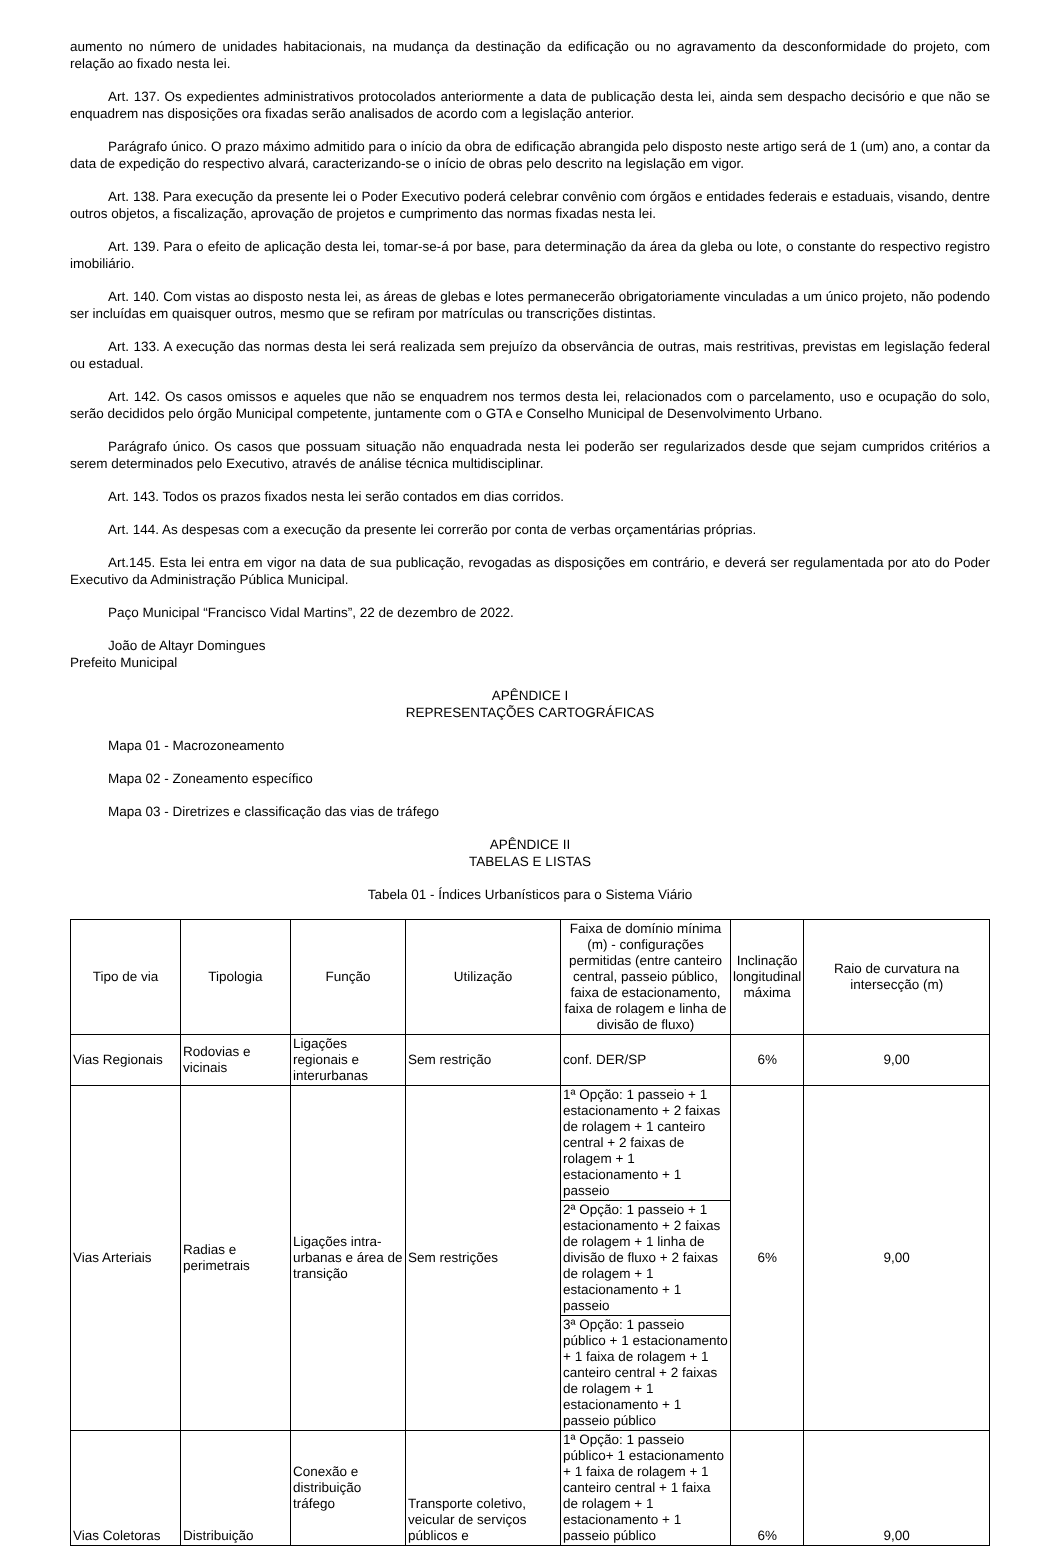aumento no número de unidades habitacionais, na mudança da destinação da edificação ou no agravamento da desconformidade do projeto, com relação ao fixado nesta lei.
Art. 137. Os expedientes administrativos protocolados anteriormente a data de publicação desta lei, ainda sem despacho decisório e que não se enquadrem nas disposições ora fixadas serão analisados de acordo com a legislação anterior.
Parágrafo único. O prazo máximo admitido para o início da obra de edificação abrangida pelo disposto neste artigo será de 1 (um) ano, a contar da data de expedição do respectivo alvará, caracterizando-se o início de obras pelo descrito na legislação em vigor.
Art. 138. Para execução da presente lei o Poder Executivo poderá celebrar convênio com órgãos e entidades federais e estaduais, visando, dentre outros objetos, a fiscalização, aprovação de projetos e cumprimento das normas fixadas nesta lei.
Art. 139. Para o efeito de aplicação desta lei, tomar-se-á por base, para determinação da área da gleba ou lote, o constante do respectivo registro imobiliário.
Art. 140. Com vistas ao disposto nesta lei, as áreas de glebas e lotes permanecerão obrigatoriamente vinculadas a um único projeto, não podendo ser incluídas em quaisquer outros, mesmo que se refiram por matrículas ou transcrições distintas.
Art. 133. A execução das normas desta lei será realizada sem prejuízo da observância de outras, mais restritivas, previstas em legislação federal ou estadual.
Art. 142. Os casos omissos e aqueles que não se enquadrem nos termos desta lei, relacionados com o parcelamento, uso e ocupação do solo, serão decididos pelo órgão Municipal competente, juntamente com o GTA e Conselho Municipal de Desenvolvimento Urbano.
Parágrafo único. Os casos que possuam situação não enquadrada nesta lei poderão ser regularizados desde que sejam cumpridos critérios a serem determinados pelo Executivo, através de análise técnica multidisciplinar.
Art. 143. Todos os prazos fixados nesta lei serão contados em dias corridos.
Art. 144. As despesas com a execução da presente lei correrão por conta de verbas orçamentárias próprias.
Art.145. Esta lei entra em vigor na data de sua publicação, revogadas as disposições em contrário, e deverá ser regulamentada por ato do Poder Executivo da Administração Pública Municipal.
Paço Municipal “Francisco Vidal Martins”, 22 de dezembro de 2022.
João de Altayr Domingues
Prefeito Municipal
APÊNDICE I
REPRESENTAÇÕES CARTOGRÁFICAS
Mapa 01 - Macrozoneamento
Mapa 02 - Zoneamento específico
Mapa 03 - Diretrizes e classificação das vias de tráfego
APÊNDICE II
TABELAS E LISTAS
Tabela 01 - Índices Urbanísticos para o Sistema Viário
| Tipo de via | Tipologia | Função | Utilização | Faixa de domínio mínima (m) - configurações permitidas (entre canteiro central, passeio público, faixa de estacionamento, faixa de rolagem e linha de divisão de fluxo) | Inclinação longitudinal máxima | Raio de curvatura na intersecção (m) |
| --- | --- | --- | --- | --- | --- | --- |
| Vias Regionais | Rodovias e vicinais | Ligações regionais e interurbanas | Sem restrição | conf. DER/SP | 6% | 9,00 |
| Vias Arteriais | Radias e perimetrais | Ligações intra-urbanas e área de transição | Sem restrições | 1ª Opção: 1 passeio + 1 estacionamento + 2 faixas de rolagem + 1 canteiro central + 2 faixas de rolagem + 1 estacionamento + 1 passeio | 6% | 9,00 |
| | | | | 2ª Opção: 1 passeio + 1 estacionamento + 2 faixas de rolagem + 1 linha de divisão de fluxo + 2 faixas de rolagem + 1 estacionamento + 1 passeio | | |
| | | | | 3ª Opção: 1 passeio público + 1 estacionamento + 1 faixa de rolagem + 1 canteiro central + 2 faixas de rolagem + 1 estacionamento + 1 passeio público | | |
| Vias Coletoras | Distribuição | Conexão e distribuição tráfego | Transporte coletivo, veicular de serviços públicos e | 1ª Opção: 1 passeio público+ 1 estacionamento + 1 faixa de rolagem + 1 canteiro central + 1 faixa de rolagem + 1 estacionamento + 1 passeio público | 6% | 9,00 |